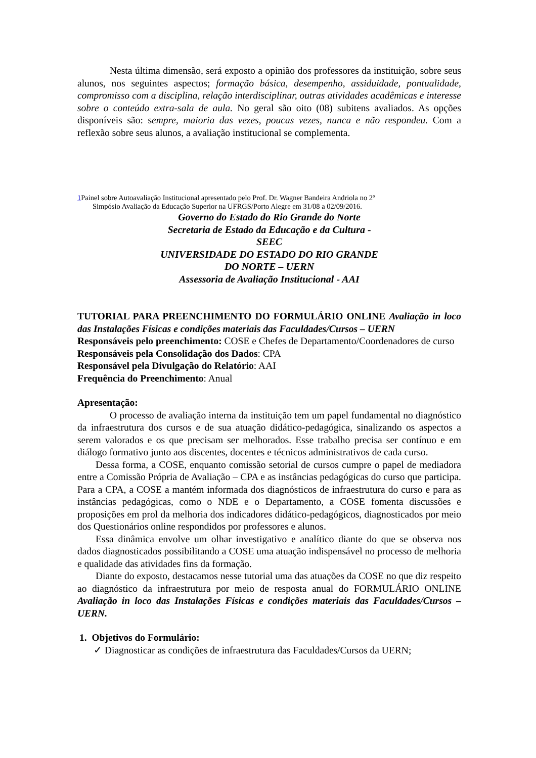Nesta última dimensão, será exposto a opinião dos professores da instituição, sobre seus alunos, nos seguintes aspectos; formação básica, desempenho, assiduidade, pontualidade, compromisso com a disciplina, relação interdisciplinar, outras atividades acadêmicas e interesse sobre o conteúdo extra-sala de aula. No geral são oito (08) subitens avaliados. As opções disponíveis são: sempre, maioria das vezes, poucas vezes, nunca e não respondeu. Com a reflexão sobre seus alunos, a avaliação institucional se complementa.
1 Painel sobre Autoavaliação Institucional apresentado pelo Prof. Dr. Wagner Bandeira Andriola no 2º
Simpósio Avaliação da Educação Superior na UFRGS/Porto Alegre em 31/08 a 02/09/2016.
Governo do Estado do Rio Grande do Norte
Secretaria de Estado da Educação e da Cultura -
SEEC
UNIVERSIDADE DO ESTADO DO RIO GRANDE
DO NORTE – UERN
Assessoria de Avaliação Institucional - AAI
TUTORIAL PARA PREENCHIMENTO DO FORMULÁRIO ONLINE Avaliação in loco das Instalações Físicas e condições materiais das Faculdades/Cursos – UERN
Responsáveis pelo preenchimento: COSE e Chefes de Departamento/Coordenadores de curso
Responsáveis pela Consolidação dos Dados: CPA
Responsável pela Divulgação do Relatório: AAI
Frequência do Preenchimento: Anual
Apresentação:
O processo de avaliação interna da instituição tem um papel fundamental no diagnóstico da infraestrutura dos cursos e de sua atuação didático-pedagógica, sinalizando os aspectos a serem valorados e os que precisam ser melhorados. Esse trabalho precisa ser contínuo e em diálogo formativo junto aos discentes, docentes e técnicos administrativos de cada curso.
Dessa forma, a COSE, enquanto comissão setorial de cursos cumpre o papel de mediadora entre a Comissão Própria de Avaliação – CPA e as instâncias pedagógicas do curso que participa. Para a CPA, a COSE a mantém informada dos diagnósticos de infraestrutura do curso e para as instâncias pedagógicas, como o NDE e o Departamento, a COSE fomenta discussões e proposições em prol da melhoria dos indicadores didático-pedagógicos, diagnosticados por meio dos Questionários online respondidos por professores e alunos.
Essa dinâmica envolve um olhar investigativo e analítico diante do que se observa nos dados diagnosticados possibilitando a COSE uma atuação indispensável no processo de melhoria e qualidade das atividades fins da formação.
Diante do exposto, destacamos nesse tutorial uma das atuações da COSE no que diz respeito ao diagnóstico da infraestrutura por meio de resposta anual do FORMULÁRIO ONLINE Avaliação in loco das Instalações Físicas e condições materiais das Faculdades/Cursos – UERN.
1. Objetivos do Formulário:
✓ Diagnosticar as condições de infraestrutura das Faculdades/Cursos da UERN;